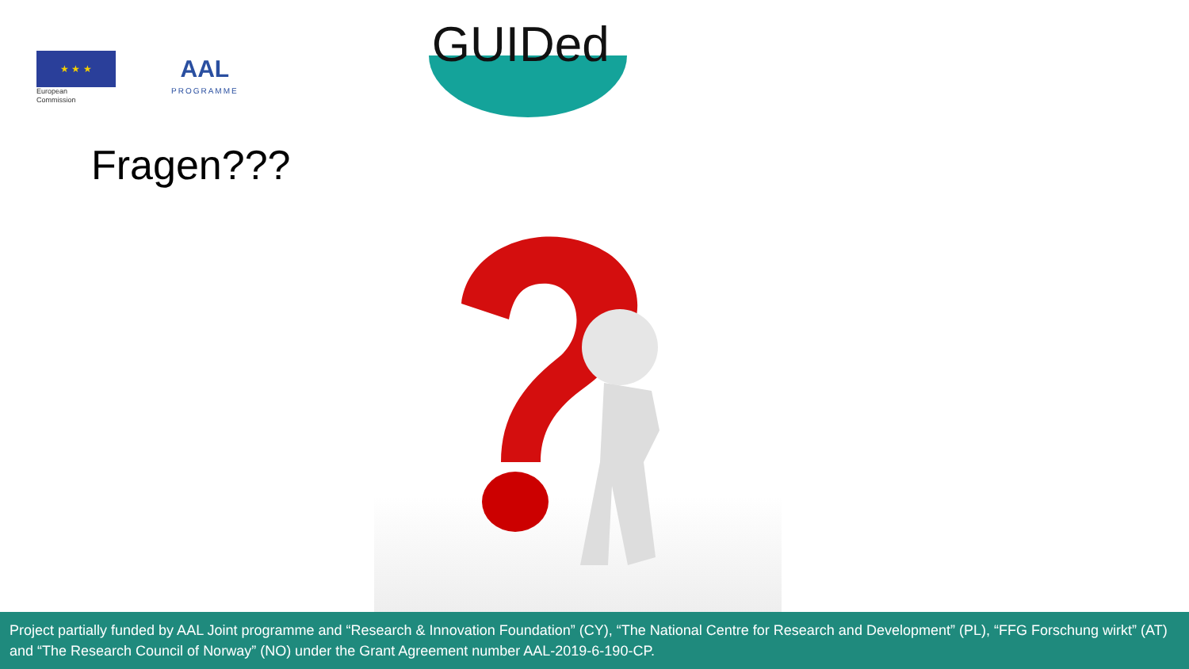★ ★ ★
European
Commission
AAL
PROGRAMME
GUIDed
Fragen???
Project partially funded by AAL Joint programme and “Research & Innovation Foundation” (CY), “The National Centre for Research and Development” (PL), “FFG Forschung wirkt” (AT) and “The Research Council of Norway” (NO) under the Grant Agreement number AAL-2019-6-190-CP.